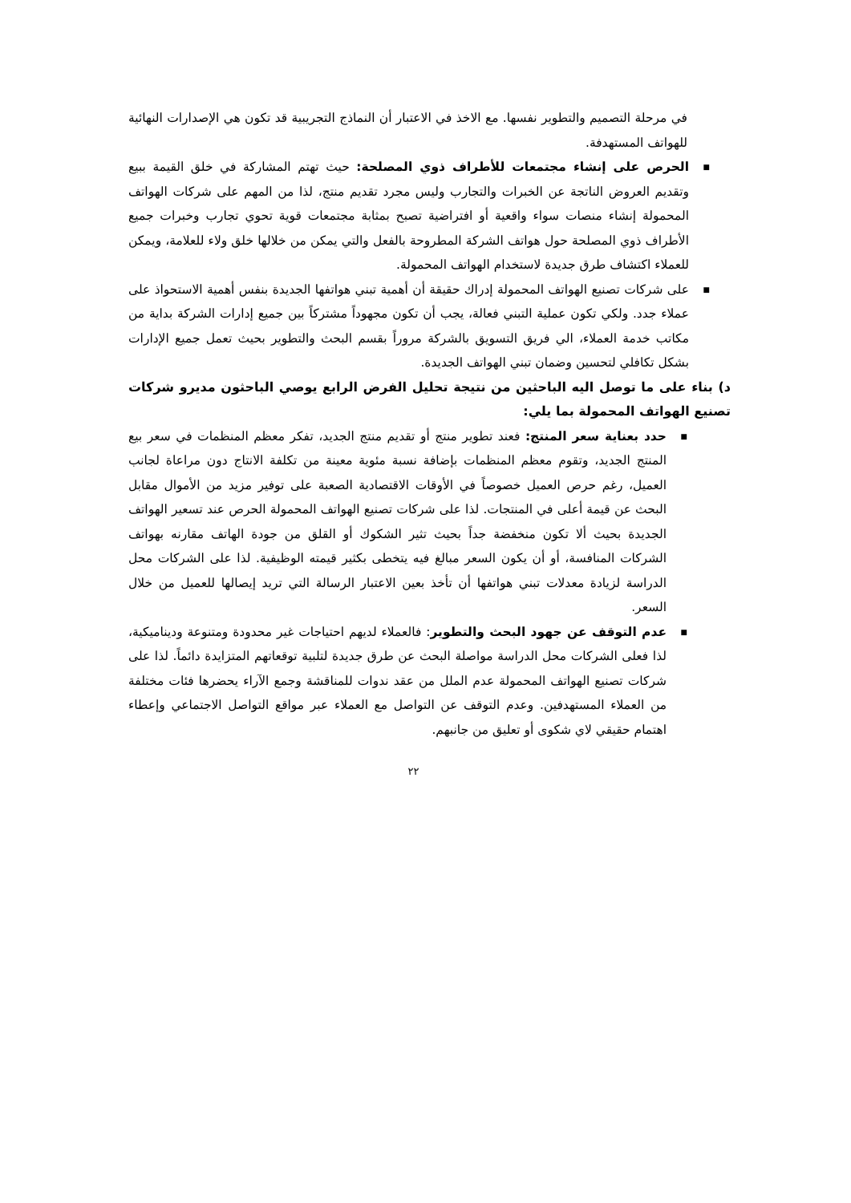في مرحلة التصميم والتطوير نفسها. مع الاخذ في الاعتبار أن النماذج التجريبية قد تكون هي الإصدارات النهائية للهواتف المستهدفة.
■
الحرص على إنشاء مجتمعات للأطراف ذوي المصلحة: حيث تهتم المشاركة في خلق القيمة ببيع وتقديم العروض الناتجة عن الخبرات والتجارب وليس مجرد تقديم منتج، لذا من المهم على شركات الهواتف المحمولة إنشاء منصات سواء واقعية أو افتراضية تصبح بمثابة مجتمعات قوية تحوي تجارب وخبرات جميع الأطراف ذوي المصلحة حول هواتف الشركة المطروحة بالفعل والتي يمكن من خلالها خلق ولاء للعلامة، ويمكن للعملاء اكتشاف طرق جديدة لاستخدام الهواتف المحمولة.
■
على شركات تصنيع الهواتف المحمولة إدراك حقيقة أن أهمية تبني هواتفها الجديدة بنفس أهمية الاستحواذ على عملاء جدد. ولكي تكون عملية التبني فعالة، يجب أن تكون مجهوداً مشتركاً بين جميع إدارات الشركة بداية من مكاتب خدمة العملاء، الي فريق التسويق بالشركة مروراً بقسم البحث والتطوير بحيث تعمل جميع الإدارات بشكل تكافلي لتحسين وضمان تبني الهواتف الجديدة.
د) بناء على ما توصل اليه الباحثين من نتيجة تحليل الفرض الرابع يوصي الباحثون مديرو شركات تصنيع الهواتف المحمولة بما يلي:
■
حدد بعناية سعر المنتج: فعند تطوير منتج أو تقديم منتج الجديد، تفكر معظم المنظمات في سعر بيع المنتج الجديد، وتقوم معظم المنظمات بإضافة نسبة مئوية معينة من تكلفة الانتاج دون مراعاة لجانب العميل، رغم حرص العميل خصوصاً في الأوقات الاقتصادية الصعبة على توفير مزيد من الأموال مقابل البحث عن قيمة أعلى في المنتجات. لذا على شركات تصنيع الهواتف المحمولة الحرص عند تسعير الهواتف الجديدة بحيث ألا تكون منخفضة جداً بحيث تثير الشكوك أو القلق من جودة الهاتف مقارنه بهواتف الشركات المنافسة، أو أن يكون السعر مبالغ فيه يتخطى بكثير قيمته الوظيفية. لذا على الشركات محل الدراسة لزيادة معدلات تبني هواتفها أن تأخذ بعين الاعتبار الرسالة التي تريد إيصالها للعميل من خلال السعر.
■
عدم التوقف عن جهود البحث والتطوير: فالعملاء لديهم احتياجات غير محدودة ومتنوعة وديناميكية، لذا فعلى الشركات محل الدراسة مواصلة البحث عن طرق جديدة لتلبية توقعاتهم المتزايدة دائماً. لذا على شركات تصنيع الهواتف المحمولة عدم الملل من عقد ندوات للمناقشة وجمع الآراء يحضرها فئات مختلفة من العملاء المستهدفين. وعدم التوقف عن التواصل مع العملاء عبر مواقع التواصل الاجتماعي وإعطاء اهتمام حقيقي لاي شكوى أو تعليق من جانبهم.
٢٢